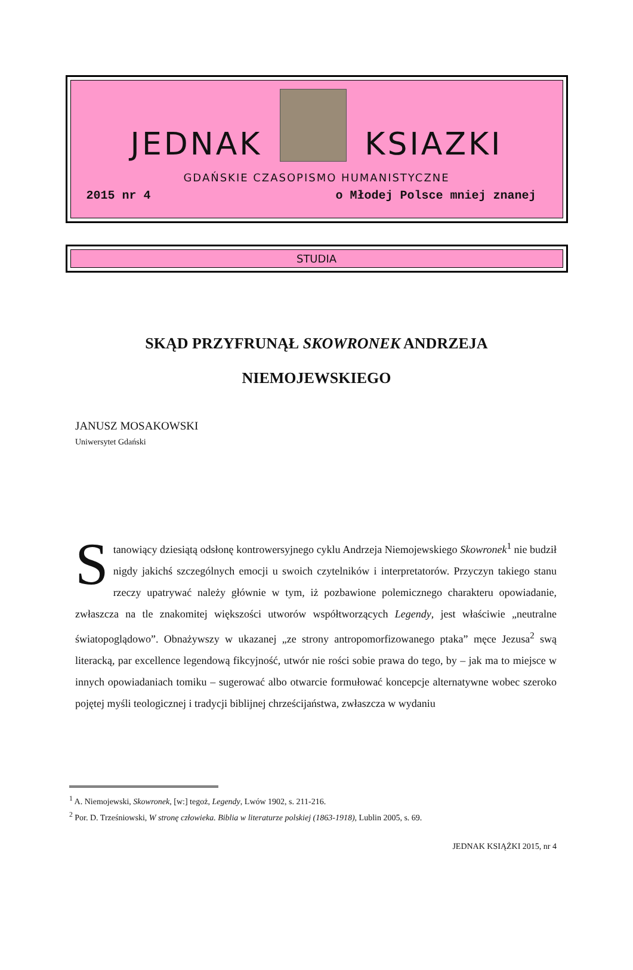JEDNAK
KSIAZKI
GDAŃSKIE CZASOPISMO HUMANISTYCZNE
2015 nr 4 o Młodej Polsce mniej znanej
STUDIA
SKĄD PRZYFRUNĄŁ SKOWRONEK ANDRZEJA NIEMOJEWSKIEGO
JANUSZ MOSAKOWSKI
Uniwersytet Gdański
Stanowiący dziesiątą odsłonę kontrowersyjnego cyklu Andrzeja Niemojewskiego Skowronek<sup>1</sup> nie budził nigdy jakichś szczególnych emocji u swoich czytelników i interpretatorów. Przyczyn takiego stanu rzeczy upatrywać należy głównie w tym, iż pozbawione polemicznego charakteru opowiadanie, zwłaszcza na tle znakomitej większości utworów współtworzących Legendy, jest właściwie „neutralne światopoglądowo”. Obnażywszy w ukazanej „ze strony antropomorfizowanego ptaka” męce Jezusa<sup>2</sup> swą literacką, par excellence legendową fikcyjność, utwór nie rości sobie prawa do tego, by – jak ma to miejsce w innych opowiadaniach tomiku – sugerować albo otwarcie formułować koncepcje alternatywne wobec szeroko pojętej myśli teologicznej i tradycji biblijnej chrześcijaństwa, zwłaszcza w wydaniu
<sup>1</sup> A. Niemojewski, Skowronek, [w:] tegoż, Legendy, Lwów 1902, s. 211-216.
<sup>2</sup> Por. D. Trześniowski, W stronę człowieka. Biblia w literaturze polskiej (1863-1918), Lublin 2005, s. 69.
JEDNAK KSIĄŻKI 2015, nr 4